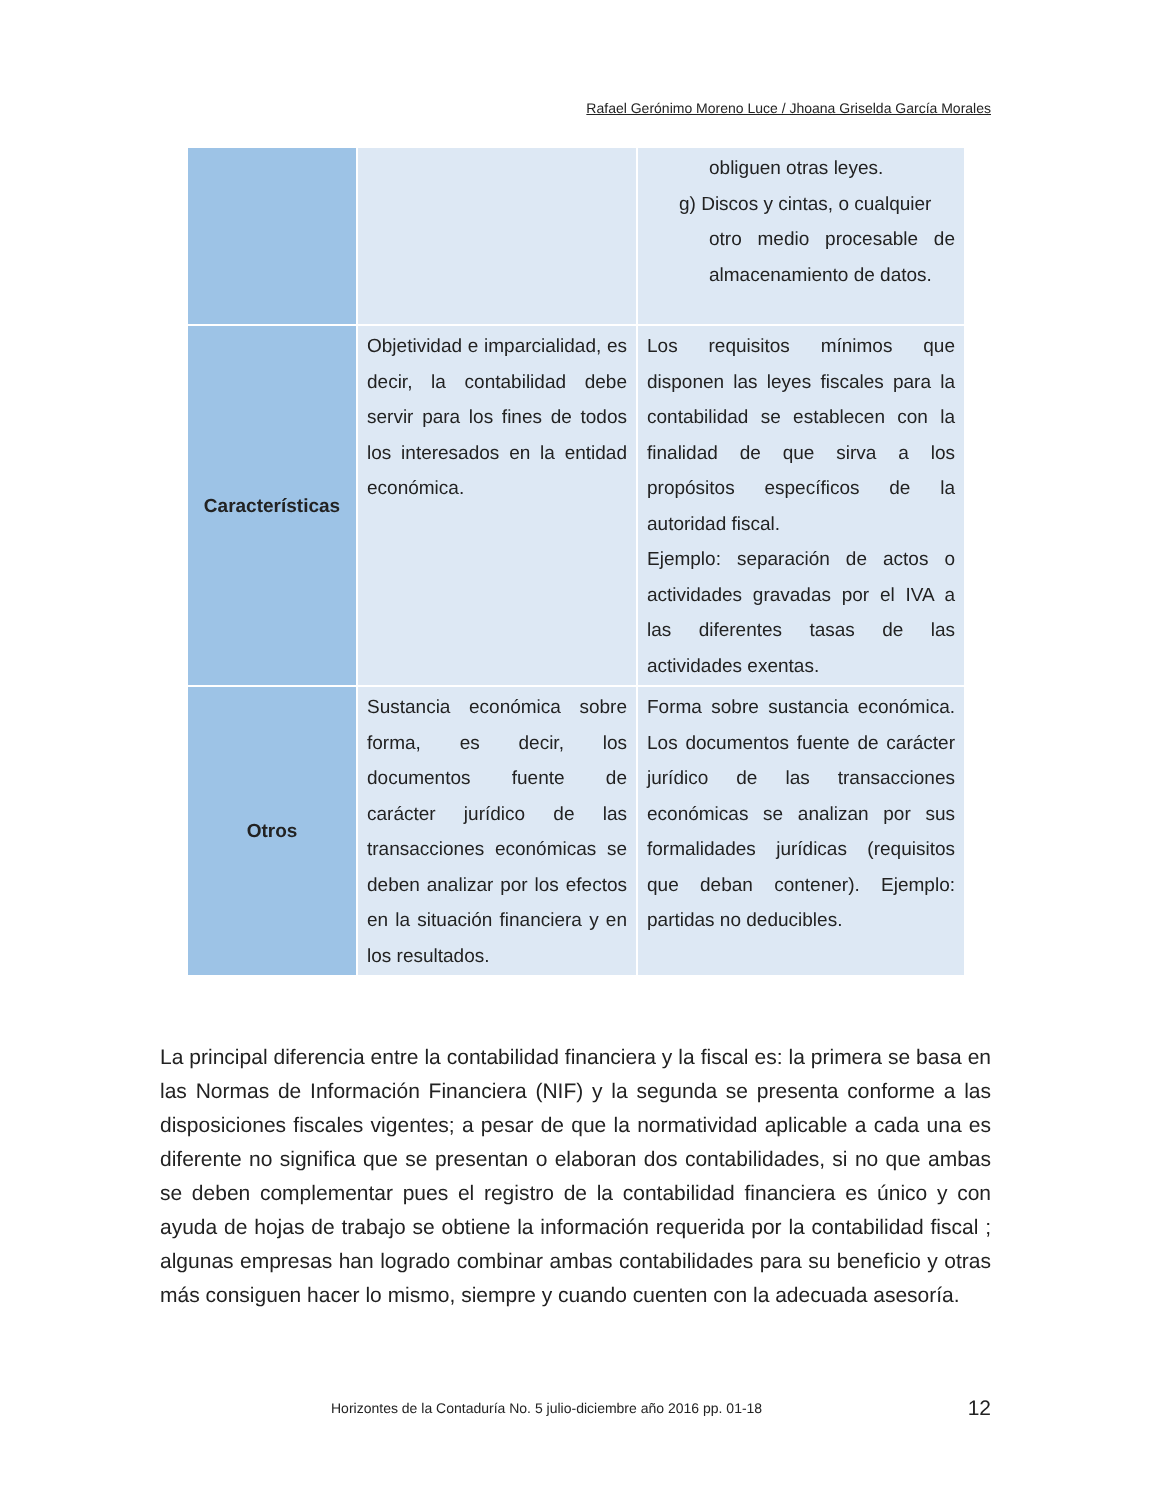Rafael Gerónimo Moreno Luce / Jhoana Griselda García Morales
| | | obliguen otras leyes. g) Discos y cintas, o cualquier otro medio procesable de almacenamiento de datos. |
| Características | Objetividad e imparcialidad, es decir, la contabilidad debe servir para los fines de todos los interesados en la entidad económica. | Los requisitos mínimos que disponen las leyes fiscales para la contabilidad se establecen con la finalidad de que sirva a los propósitos específicos de la autoridad fiscal. Ejemplo: separación de actos o actividades gravadas por el IVA a las diferentes tasas de las actividades exentas. |
| Otros | Sustancia económica sobre forma, es decir, los documentos fuente de carácter jurídico de las transacciones económicas se deben analizar por los efectos en la situación financiera y en los resultados. | Forma sobre sustancia económica. Los documentos fuente de carácter jurídico de las transacciones económicas se analizan por sus formalidades jurídicas (requisitos que deban contener). Ejemplo: partidas no deducibles. |
La principal diferencia entre la contabilidad financiera y la fiscal es: la primera se basa en las Normas de Información Financiera (NIF) y la segunda se presenta conforme a las disposiciones fiscales vigentes; a pesar de que la normatividad aplicable a cada una es diferente no significa que se presentan o elaboran dos contabilidades, si no que ambas se deben complementar pues el registro de la contabilidad financiera es único y con ayuda de hojas de trabajo se obtiene la información requerida por la contabilidad fiscal ; algunas empresas han logrado combinar ambas contabilidades para su beneficio y otras más consiguen hacer lo mismo, siempre y cuando cuenten con la adecuada asesoría.
Horizontes de la Contaduría No. 5 julio-diciembre año 2016 pp. 01-18 12